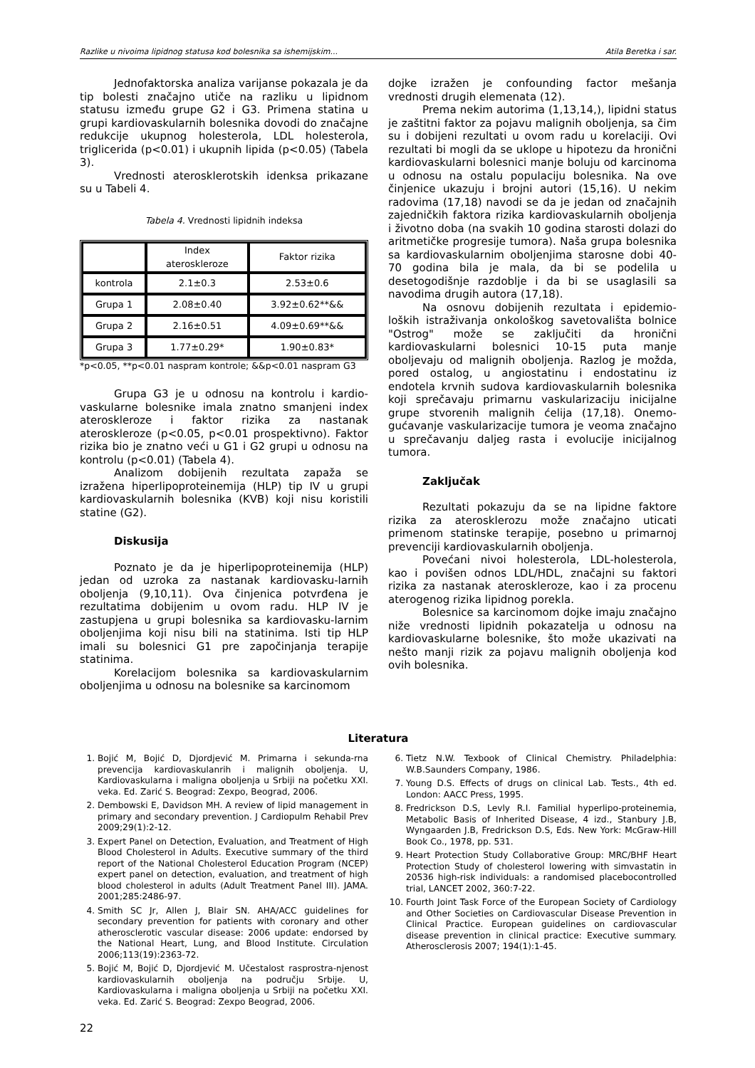Razlike u nivoima lipidnog statusa kod bolesnika sa ishemijskim... Atila Beretka i sar.
Jednofaktorska analiza varijanse pokazala je da tip bolesti značajno utiče na razliku u lipidnom statusu između grupe G2 i G3. Primena statina u grupi kardiovaskularnih bolesnika dovodi do značajne redukcije ukupnog holesterola, LDL holesterola, triglicerida (p<0.01) i ukupnih lipida (p<0.05) (Tabela 3).
Vrednosti aterosklerotskih idenksa prikazane su u Tabeli 4.
Tabela 4. Vrednosti lipidnih indeksa
| | Index ateroskleroze | Faktor rizika |
| kontrola | 2.1±0.3 | 2.53±0.6 |
| Grupa 1 | 2.08±0.40 | 3.92±0.62**&& |
| Grupa 2 | 2.16±0.51 | 4.09±0.69**&& |
| Grupa 3 | 1.77±0.29* | 1.90±0.83* |
*p<0.05, **p<0.01 naspram kontrole; &&p<0.01 naspram G3
Grupa G3 je u odnosu na kontrolu i kardio-vaskularne bolesnike imala znatno smanjeni index ateroskleroze i faktor rizika za nastanak ateroskleroze (p<0.05, p<0.01 prospektivno). Faktor rizika bio je znatno veći u G1 i G2 grupi u odnosu na kontrolu (p<0.01) (Tabela 4).
Analizom dobijenih rezultata zapaža se izražena hiperlipoproteinemija (HLP) tip IV u grupi kardiovaskularnih bolesnika (KVB) koji nisu koristili statine (G2).
Diskusija
Poznato je da je hiperlipoproteinemija (HLP) jedan od uzroka za nastanak kardiovasku-larnih oboljenja (9,10,11). Ova činjenica potvrđena je rezultatima dobijenim u ovom radu. HLP IV je zastupjena u grupi bolesnika sa kardiovasku-larnim oboljenjima koji nisu bili na statinima. Isti tip HLP imali su bolesnici G1 pre započinjanja terapije statinima.
Korelacijom bolesnika sa kardiovaskularnim oboljenjima u odnosu na bolesnike sa karcinomom
dojke izražen je confounding factor mešanja vrednosti drugih elemenata (12).
Prema nekim autorima (1,13,14,), lipidni status je zaštitni faktor za pojavu malignih oboljenja, sa čim su i dobijeni rezultati u ovom radu u korelaciji. Ovi rezultati bi mogli da se uklope u hipotezu da hronični kardiovaskularni bolesnici manje boluju od karcinoma u odnosu na ostalu populaciju bolesnika. Na ove činjenice ukazuju i brojni autori (15,16). U nekim radovima (17,18) navodi se da je jedan od značajnih zajedničkih faktora rizika kardiovaskularnih oboljenja i životno doba (na svakih 10 godina starosti dolazi do aritmetičke progresije tumora). Naša grupa bolesnika sa kardiovaskularnim oboljenjima starosne dobi 40-70 godina bila je mala, da bi se podelila u desetogodišnje razdoblje i da bi se usaglasili sa navodima drugih autora (17,18).
Na osnovu dobijenih rezultata i epidemio-loških istraživanja onkološkog savetovališta bolnice "Ostrog" može se zaključiti da hronični kardiovaskularni bolesnici 10-15 puta manje oboljevaju od malignih oboljenja. Razlog je možda, pored ostalog, u angiostatinu i endostatinu iz endotela krvnih sudova kardiovaskularnih bolesnika koji sprečavaju primarnu vaskularizaciju inicijalne grupe stvorenih malignih ćelija (17,18). Onemo-gućavanje vaskularizacije tumora je veoma značajno u sprečavanju daljeg rasta i evolucije inicijalnog tumora.
Zaključak
Rezultati pokazuju da se na lipidne faktore rizika za aterosklerozu može značajno uticati primenom statinske terapije, posebno u primarnoj prevenciji kardiovaskularnih oboljenja.
Povećani nivoi holesterola, LDL-holesterola, kao i povišen odnos LDL/HDL, značajni su faktori rizika za nastanak ateroskleroze, kao i za procenu aterogenog rizika lipidnog porekla.
Bolesnice sa karcinomom dojke imaju značajno niže vrednosti lipidnih pokazatelja u odnosu na kardiovaskularne bolesnike, što može ukazivati na nešto manji rizik za pojavu malignih oboljenja kod ovih bolesnika.
Literatura
1. Bojić M, Bojić D, Djordjević M. Primarna i sekunda-rna prevencija kardiovaskulanrih i malignih oboljenja. U, Kardiovaskularna i maligna oboljenja u Srbiji na početku XXI. veka. Ed. Zarić S. Beograd: Zexpo, Beograd, 2006.
2. Dembowski E, Davidson MH. A review of lipid management in primary and secondary prevention. J Cardiopulm Rehabil Prev 2009;29(1):2-12.
3. Expert Panel on Detection, Evaluation, and Treatment of High Blood Cholesterol in Adults. Executive summary of the third report of the National Cholesterol Education Program (NCEP) expert panel on detection, evaluation, and treatment of high blood cholesterol in adults (Adult Treatment Panel III). JAMA. 2001;285:2486-97.
4. Smith SC Jr, Allen J, Blair SN. AHA/ACC guidelines for secondary prevention for patients with coronary and other atherosclerotic vascular disease: 2006 update: endorsed by the National Heart, Lung, and Blood Institute. Circulation 2006;113(19):2363-72.
5. Bojić M, Bojić D, Djordjević M. Učestalost rasprostra-njenost kardiovaskularnih oboljenja na području Srbije. U, Kardiovaskularna i maligna oboljenja u Srbiji na početku XXI. veka. Ed. Zarić S. Beograd: Zexpo Beograd, 2006.
6. Tietz N.W. Texbook of Clinical Chemistry. Philadelphia: W.B.Saunders Company, 1986.
7. Young D.S. Effects of drugs on clinical Lab. Tests., 4th ed. London: AACC Press, 1995.
8. Fredrickson D.S, Levly R.I. Familial hyperlipo-proteinemia, Metabolic Basis of Inherited Disease, 4 izd., Stanbury J.B, Wyngaarden J.B, Fredrickson D.S, Eds. New York: McGraw-Hill Book Co., 1978, pp. 531.
9. Heart Protection Study Collaborative Group: MRC/BHF Heart Protection Study of cholesterol lowering with simvastatin in 20536 high-risk individuals: a randomised placebocontrolled trial, LANCET 2002, 360:7-22.
10. Fourth Joint Task Force of the European Society of Cardiology and Other Societies on Cardiovascular Disease Prevention in Clinical Practice. European guidelines on cardiovascular disease prevention in clinical practice: Executive summary. Atherosclerosis 2007; 194(1):1-45.
22